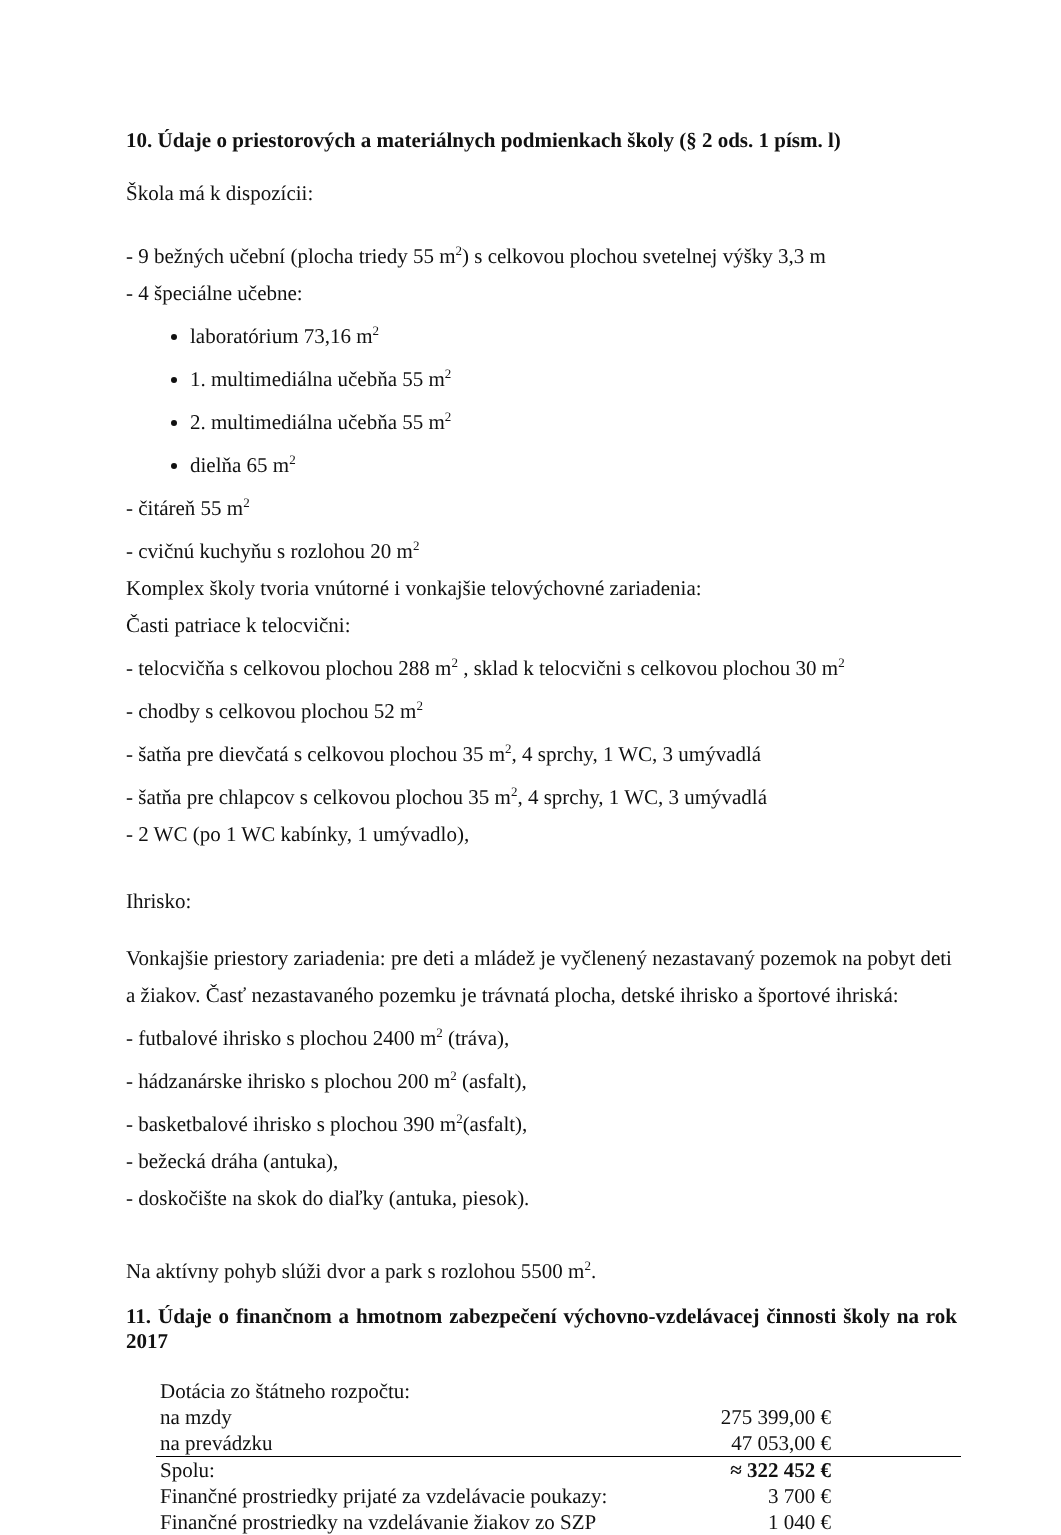10. Údaje o priestorových a materiálnych podmienkach školy (§ 2 ods. 1 písm. l)
Škola má k dispozícii:
- 9 bežných učební (plocha triedy 55 m<sup>2</sup>) s celkovou plochou svetelnej výšky 3,3 m
- 4 špeciálne učebne:
laboratórium 73,16 m<sup>2</sup>
1. multimediálna učebňa 55 m<sup>2</sup>
2. multimediálna učebňa 55 m<sup>2</sup>
dielňa 65 m<sup>2</sup>
- čitáreň 55 m<sup>2</sup>
- cvičnú kuchyňu s rozlohou 20 m<sup>2</sup>
Komplex školy tvoria vnútorné i vonkajšie telovýchovné zariadenia:
Časti patriace k telocvični:
- telocvičňa s celkovou plochou 288 m<sup>2</sup> , sklad k telocvični s celkovou plochou 30 m<sup>2</sup>
- chodby s celkovou plochou 52 m<sup>2</sup>
- šatňa pre dievčatá s celkovou plochou 35 m<sup>2</sup>, 4 sprchy, 1 WC, 3 umývadlá
- šatňa pre chlapcov s celkovou plochou 35 m<sup>2</sup>, 4 sprchy, 1 WC, 3 umývadlá
- 2 WC (po 1 WC kabínky, 1 umývadlo),
Ihrisko:
Vonkajšie priestory zariadenia: pre deti a mládež je vyčlenený nezastavaný pozemok na pobyt deti a žiakov. Časť nezastavaného pozemku je trávnatá plocha, detské ihrisko a športové ihriská:
- futbalové ihrisko s plochou 2400 m<sup>2</sup> (tráva),
- hádzanárske ihrisko s plochou 200 m<sup>2</sup> (asfalt),
- basketbalové ihrisko s plochou 390 m<sup>2</sup>(asfalt),
- bežecká dráha (antuka),
- doskočište na skok do diaľky (antuka, piesok).
Na aktívny pohyb slúži dvor a park s rozlohou 5500 m<sup>2</sup>.
11. Údaje o finančnom a hmotnom zabezpečení výchovno-vzdelávacej činnosti školy na rok 2017
| Dotácia zo štátneho rozpočtu: | |
| na mzdy | 275 399,00 € |
| na prevádzku | 47 053,00 € |
| Spolu: | ≈ 322 452 € |
| Finančné prostriedky prijaté za vzdelávacie poukazy: | 3 700 € |
| Finančné prostriedky na vzdelávanie žiakov zo SZP | 1 040 € |